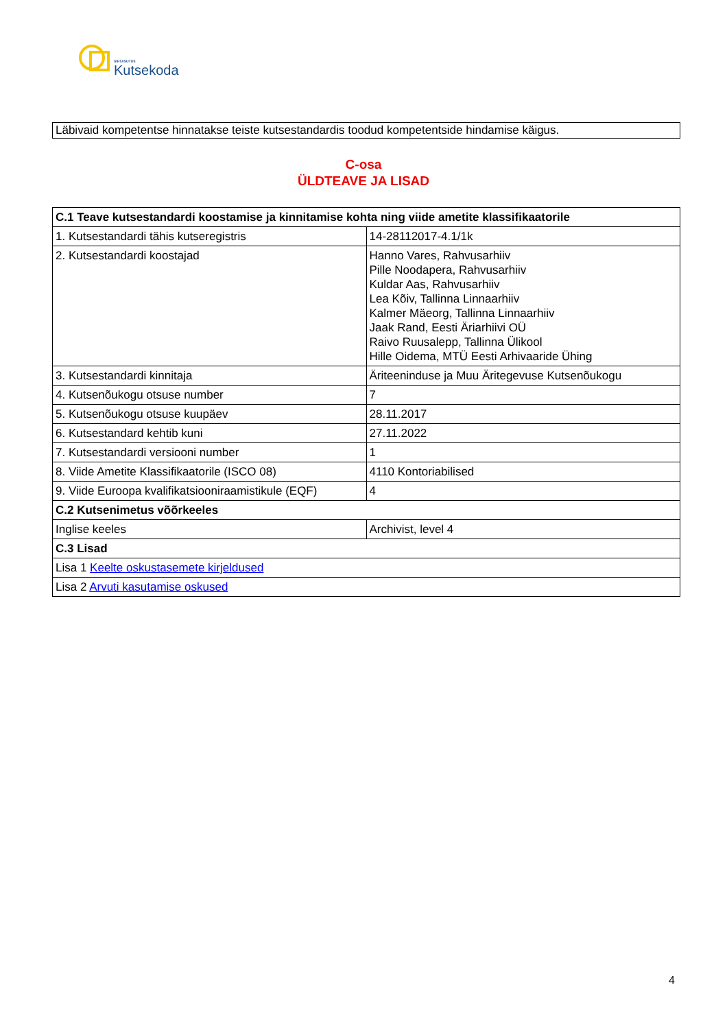SIHTASUTUS
Kutsekoda
Läbivaid kompetentse hinnatakse teiste kutsestandardis toodud kompetentside hindamise käigus.
C-osa
ÜLDTEAVE JA LISAD
| C.1 Teave kutsestandardi koostamise ja kinnitamise kohta ning viide ametite klassifikaatorile | |
| --- | --- |
| 1. Kutsestandardi tähis kutseregistris | 14-28112017-4.1/1k |
| 2. Kutsestandardi koostajad | Hanno Vares, Rahvusarhiiv Pille Noodapera, Rahvusarhiiv Kuldar Aas, Rahvusarhiiv Lea Kõiv, Tallinna Linnaarhiiv Kalmer Mäeorg, Tallinna Linnaarhiiv Jaak Rand, Eesti Äriarhiivi OÜ Raivo Ruusalepp, Tallinna Ülikool Hille Oidema, MTÜ Eesti Arhivaaride Ühing |
| 3. Kutsestandardi kinnitaja | Äriteeninduse ja Muu Äritegevuse Kutsenõukogu |
| 4. Kutsenõukogu otsuse number | 7 |
| 5. Kutsenõukogu otsuse kuupäev | 28.11.2017 |
| 6. Kutsestandard kehtib kuni | 27.11.2022 |
| 7. Kutsestandardi versiooni number | 1 |
| 8. Viide Ametite Klassifikaatorile (ISCO 08) | 4110 Kontoriabilised |
| 9. Viide Euroopa kvalifikatsiooniraamistikule (EQF) | 4 |
| C.2 Kutsenimetus võõrkeeles | |
| Inglise keeles | Archivist, level 4 |
| C.3 Lisad | |
| Lisa 1 Keelte oskustasemete kirjeldused | |
| Lisa 2 Arvuti kasutamise oskused | |
4